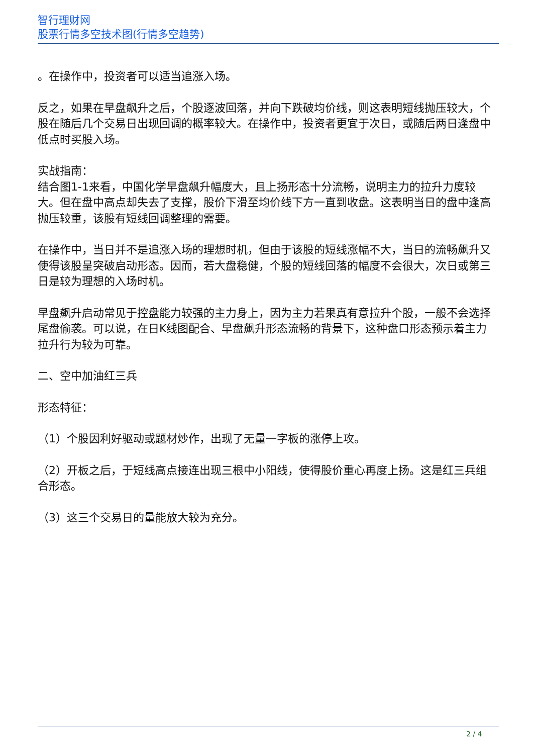智行理财网
股票行情多空技术图(行情多空趋势)
。在操作中，投资者可以适当追涨入场。
反之，如果在早盘飙升之后，个股逐波回落，并向下跌破均价线，则这表明短线抛压较大，个股在随后几个交易日出现回调的概率较大。在操作中，投资者更宜于次日，或随后两日逢盘中低点时买股入场。
实战指南：
结合图1-1来看，中国化学早盘飙升幅度大，且上扬形态十分流畅，说明主力的拉升力度较大。但在盘中高点却失去了支撑，股价下滑至均价线下方一直到收盘。这表明当日的盘中逢高抛压较重，该股有短线回调整理的需要。
在操作中，当日并不是追涨入场的理想时机，但由于该股的短线涨幅不大，当日的流畅飙升又使得该股呈突破启动形态。因而，若大盘稳健，个股的短线回落的幅度不会很大，次日或第三日是较为理想的入场时机。
早盘飙升启动常见于控盘能力较强的主力身上，因为主力若果真有意拉升个股，一般不会选择尾盘偷袭。可以说，在日K线图配合、早盘飙升形态流畅的背景下，这种盘口形态预示着主力拉升行为较为可靠。
二、空中加油红三兵
形态特征：
（1）个股因利好驱动或题材炒作，出现了无量一字板的涨停上攻。
（2）开板之后，于短线高点接连出现三根中小阳线，使得股价重心再度上扬。这是红三兵组合形态。
（3）这三个交易日的量能放大较为充分。
2 / 4